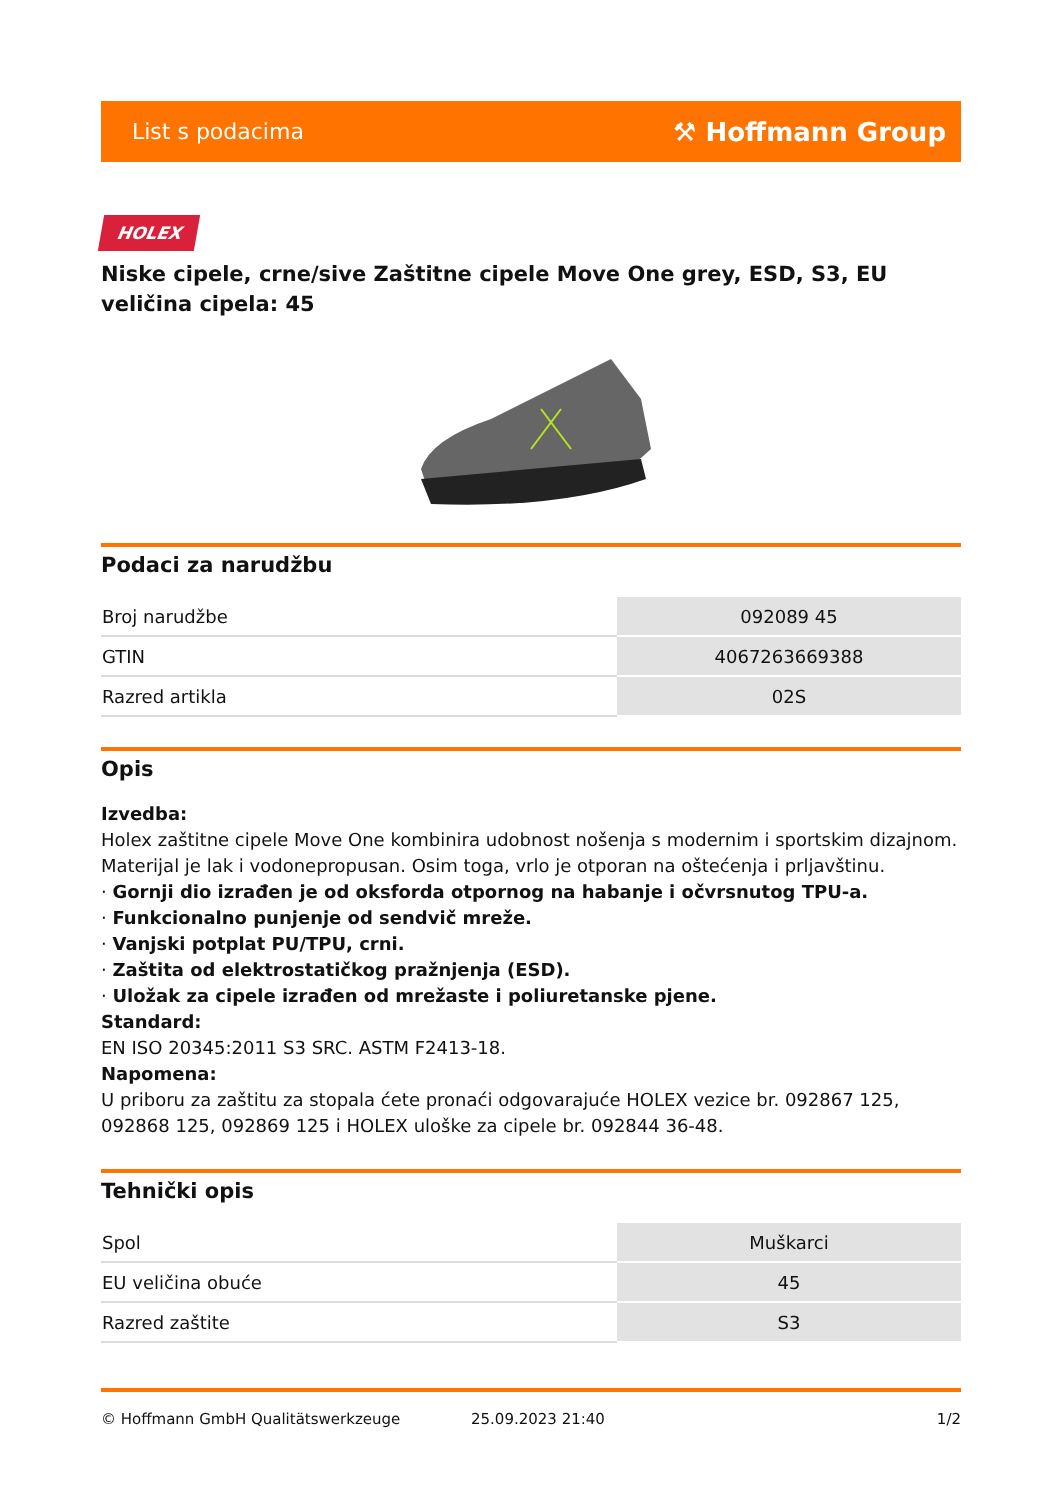List s podacima ⚒ Hoffmann Group
HOLEX
Niske cipele, crne/sive Zaštitne cipele Move One grey, ESD, S3, EU veličina cipela: 45
Podaci za narudžbu
| Broj narudžbe | 092089 45 |
| GTIN | 4067263669388 |
| Razred artikla | 02S |
Opis
Izvedba:
Holex zaštitne cipele Move One kombinira udobnost nošenja s modernim i sportskim dizajnom. Materijal je lak i vodonepropusan. Osim toga, vrlo je otporan na oštećenja i prljavštinu.
· Gornji dio izrađen je od oksforda otpornog na habanje i očvrsnutog TPU-a.
· Funkcionalno punjenje od sendvič mreže.
· Vanjski potplat PU/TPU, crni.
· Zaštita od elektrostatičkog pražnjenja (ESD).
· Uložak za cipele izrađen od mrežaste i poliuretanske pjene.
Standard:
EN ISO 20345:2011 S3 SRC. ASTM F2413-18.
Napomena:
U priboru za zaštitu za stopala ćete pronaći odgovarajuće HOLEX vezice br. 092867 125, 092868 125, 092869 125 i HOLEX uloške za cipele br. 092844 36-48.
Tehnički opis
| Spol | Muškarci |
| EU veličina obuće | 45 |
| Razred zaštite | S3 |
© Hoffmann GmbH Qualitätswerkzeuge 25.09.2023 21:40 1/2